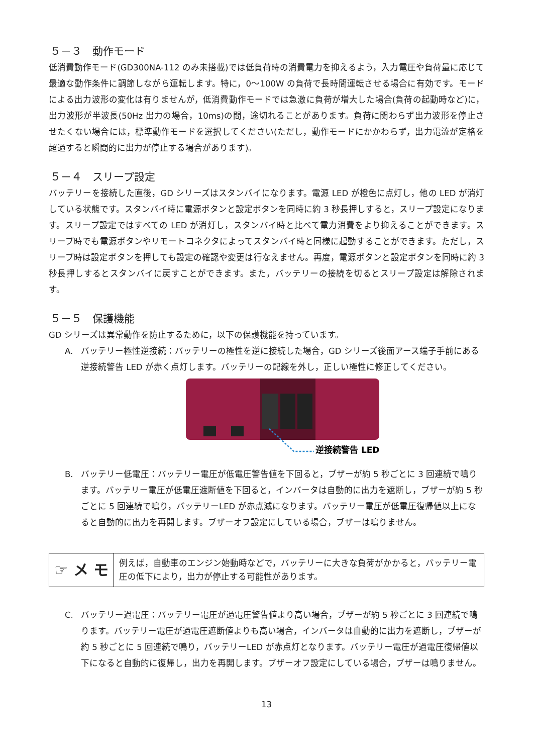５－３　動作モード
低消費動作モード(GD300NA-112 のみ未搭載)では低負荷時の消費電力を抑えるよう，入力電圧や負荷量に応じて最適な動作条件に調節しながら運転します。特に，0～100W の負荷で長時間運転させる場合に有効です。モードによる出力波形の変化は有りませんが，低消費動作モードでは急激に負荷が増大した場合(負荷の起動時など)に，出力波形が半波長(50Hz 出力の場合，10ms)の間，途切れることがあります。負荷に関わらず出力波形を停止させたくない場合には，標準動作モードを選択してください(ただし，動作モードにかかわらず，出力電流が定格を超過すると瞬間的に出力が停止する場合があります)。
５－４　スリープ設定
バッテリーを接続した直後，GD シリーズはスタンバイになります。電源 LED が橙色に点灯し，他の LED が消灯している状態です。スタンバイ時に電源ボタンと設定ボタンを同時に約 3 秒長押しすると，スリープ設定になります。スリープ設定ではすべての LED が消灯し，スタンバイ時と比べて電力消費をより抑えることができます。スリープ時でも電源ボタンやリモートコネクタによってスタンバイ時と同様に起動することができます。ただし，スリープ時は設定ボタンを押しても設定の確認や変更は行なえません。再度，電源ボタンと設定ボタンを同時に約 3 秒長押しするとスタンバイに戻すことができます。また，バッテリーの接続を切るとスリープ設定は解除されます。
５－５　保護機能
GD シリーズは異常動作を防止するために，以下の保護機能を持っています。
A. バッテリー極性逆接続：バッテリーの極性を逆に接続した場合，GD シリーズ後面アース端子手前にある逆接続警告 LED が赤く点灯します。バッテリーの配線を外し，正しい極性に修正してください。
逆接続警告 LED
B. バッテリー低電圧：バッテリー電圧が低電圧警告値を下回ると，ブザーが約 5 秒ごとに 3 回連続で鳴ります。バッテリー電圧が低電圧遮断値を下回ると，インバータは自動的に出力を遮断し，ブザーが約 5 秒ごとに 5 回連続で鳴り，バッテリーLED が赤点滅になります。バッテリー電圧が低電圧復帰値以上になると自動的に出力を再開します。ブザーオフ設定にしている場合，ブザーは鳴りません。
☞ メ モ
例えば，自動車のエンジン始動時などで，バッテリーに大きな負荷がかかると，バッテリー電圧の低下により，出力が停止する可能性があります。
C. バッテリー過電圧：バッテリー電圧が過電圧警告値より高い場合，ブザーが約 5 秒ごとに 3 回連続で鳴ります。バッテリー電圧が過電圧遮断値よりも高い場合，インバータは自動的に出力を遮断し，ブザーが約 5 秒ごとに 5 回連続で鳴り，バッテリーLED が赤点灯となります。バッテリー電圧が過電圧復帰値以下になると自動的に復帰し，出力を再開します。ブザーオフ設定にしている場合，ブザーは鳴りません。
13